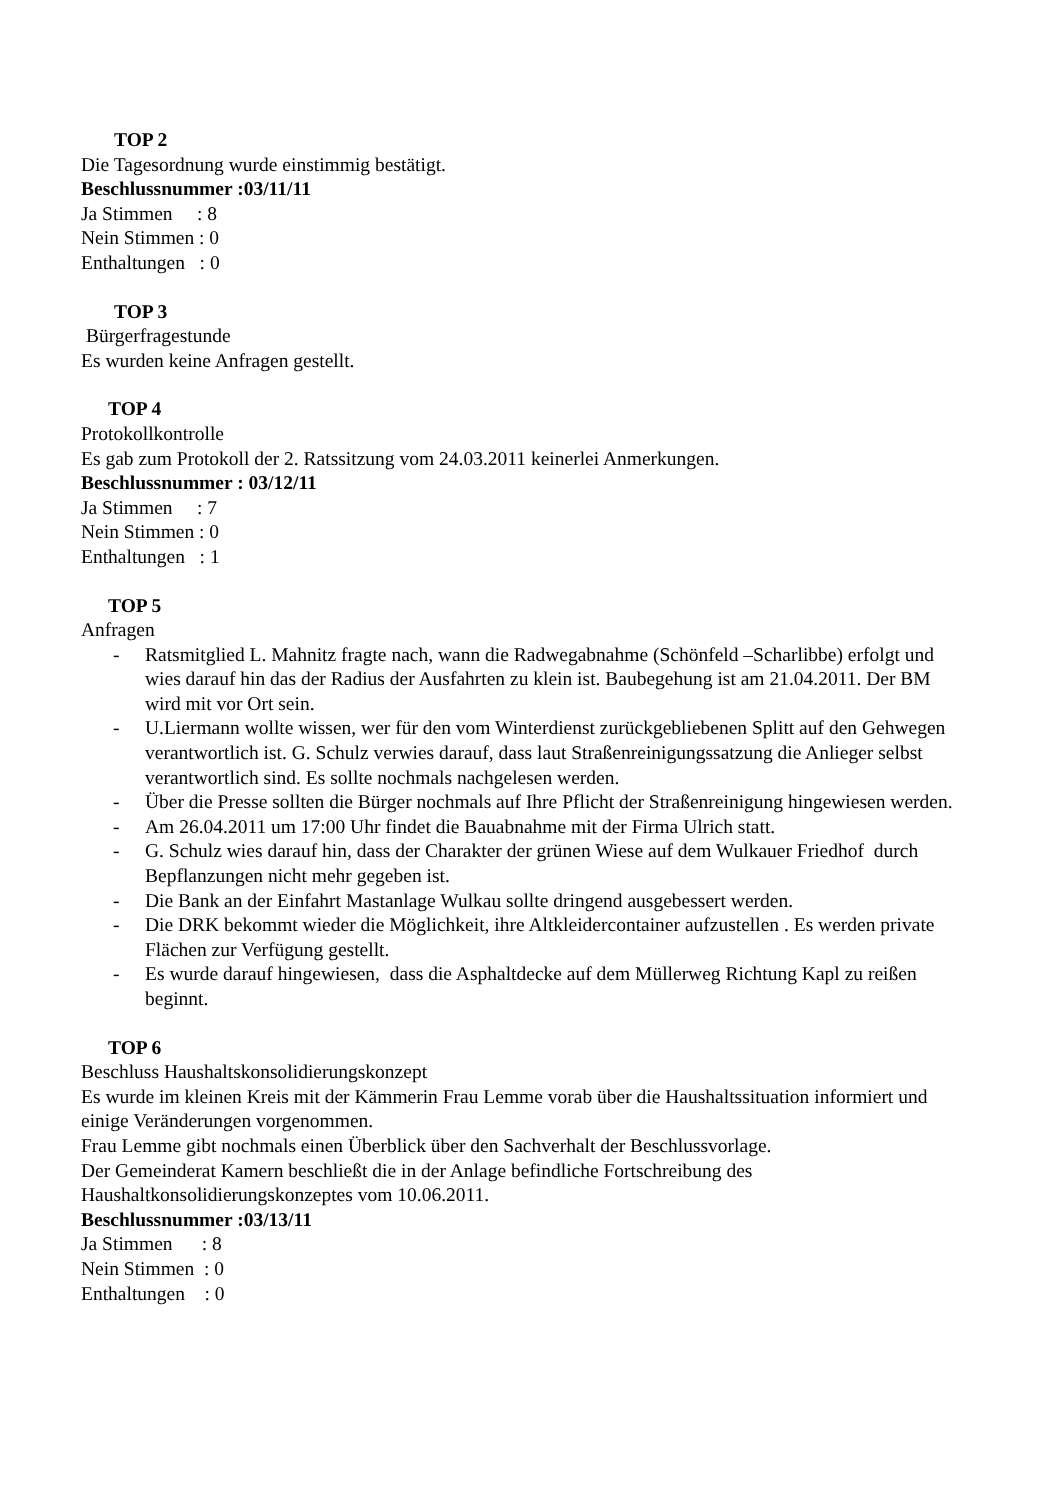TOP 2
Die Tagesordnung wurde einstimmig bestätigt.
Beschlussnummer :03/11/11
Ja Stimmen     : 8
Nein Stimmen : 0
Enthaltungen   : 0
TOP 3
Bürgerfragestunde
Es wurden keine Anfragen gestellt.
TOP 4
Protokollkontrolle
Es gab zum Protokoll der 2. Ratssitzung vom 24.03.2011 keinerlei Anmerkungen.
Beschlussnummer : 03/12/11
Ja Stimmen     : 7
Nein Stimmen : 0
Enthaltungen   : 1
TOP 5
Anfragen
- Ratsmitglied L. Mahnitz fragte nach, wann die Radwegabnahme (Schönfeld –Scharlibbe) erfolgt und wies darauf hin das der Radius der Ausfahrten zu klein ist. Baubegehung ist am 21.04.2011. Der BM wird mit vor Ort sein.
- U.Liermann wollte wissen, wer für den vom Winterdienst zurückgebliebenen Splitt auf den Gehwegen verantwortlich ist. G. Schulz verwies darauf, dass laut Straßenreinigungssatzung die Anlieger selbst verantwortlich sind. Es sollte nochmals nachgelesen werden.
- Über die Presse sollten die Bürger nochmals auf Ihre Pflicht der Straßenreinigung hingewiesen werden.
- Am 26.04.2011 um 17:00 Uhr findet die Bauabnahme mit der Firma Ulrich statt.
- G. Schulz wies darauf hin, dass der Charakter der grünen Wiese auf dem Wulkauer Friedhof durch Bepflanzungen nicht mehr gegeben ist.
- Die Bank an der Einfahrt Mastanlage Wulkau sollte dringend ausgebessert werden.
- Die DRK bekommt wieder die Möglichkeit, ihre Altkleidercontainer aufzustellen . Es werden private Flächen zur Verfügung gestellt.
- Es wurde darauf hingewiesen, dass die Asphaltdecke auf dem Müllerweg Richtung Kapl zu reißen beginnt.
TOP 6
Beschluss Haushaltskonsolidierungskonzept
Es wurde im kleinen Kreis mit der Kämmerin Frau Lemme vorab über die Haushaltssituation informiert und einige Veränderungen vorgenommen.
Frau Lemme gibt nochmals einen Überblick über den Sachverhalt der Beschlussvorlage.
Der Gemeinderat Kamern beschließt die in der Anlage befindliche Fortschreibung des Haushaltkonsolidierungskonzeptes vom 10.06.2011.
Beschlussnummer :03/13/11
Ja Stimmen      : 8
Nein Stimmen  : 0
Enthaltungen    : 0